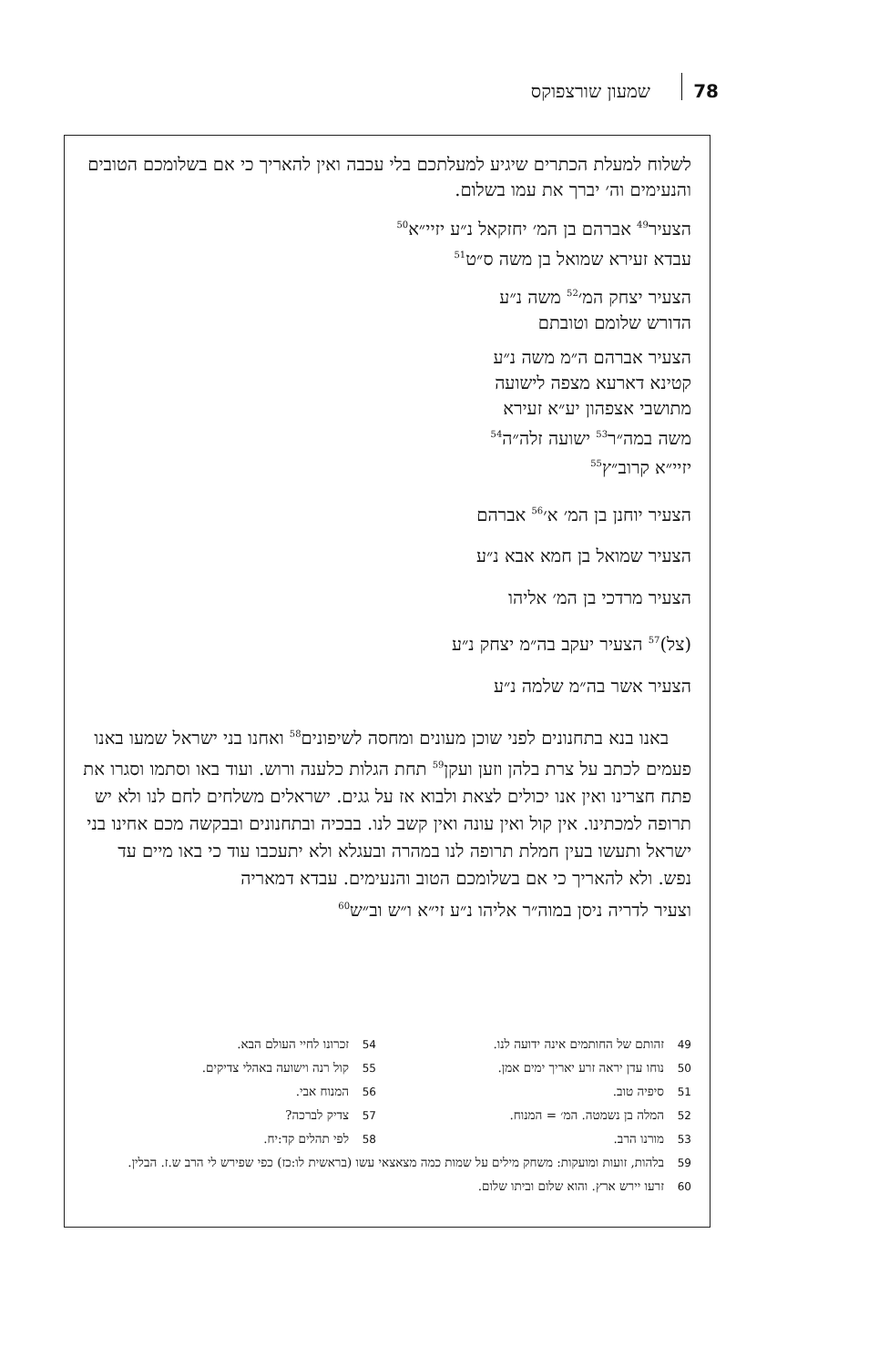78 שמעון שורצפוקס
לשלוח למעלת הכתרים שיגיע למעלתכם בלי עכבה ואין להאריך כי אם בשלומכם הטובים והנעימים וה׳ יברך את עמו בשלום.
הצעיר<sup>49</sup> אברהם בן המ׳ יחזקאל נ״ע יזיי״א<sup>50</sup>
עבדא זעירא שמואל בן משה ס״ט<sup>51</sup>
הצעיר יצחק המ׳<sup>52</sup> משה נ״ע
הדורש שלומם וטובתם
הצעיר אברהם ה״מ משה נ״ע
קטינא דארעא מצפה לישועה
מתושבי אצפהון יע״א זעירא
משה במה״ר<sup>53</sup> ישועה זלה״ה<sup>54</sup>
יזיי״א קרוב״ץ<sup>55</sup>
הצעיר יוחנן בן המ׳ א׳<sup>56</sup> אברהם
הצעיר שמואל בן חמא אבא נ״ע
הצעיר מרדכי בן המ׳ אליהו
(צל)<sup>57</sup> הצעיר יעקב בה״מ יצחק נ״ע
הצעיר אשר בה״מ שלמה נ״ע
באנו בנא בתחנונים לפני שוכן מעונים ומחסה לשיפונים<sup>58</sup> ואחנו בני ישראל שמעו באנו פעמים לכתב על צרת בלהן וזען ועקן<sup>59</sup> תחת הגלות כלענה ורוש. ועוד באו וסתמו וסגרו את פתח חצרינו ואין אנו יכולים לצאת ולבוא אז על גגים. ישראלים משלחים לחם לנו ולא יש תרופה למכתינו. אין קול ואין עונה ואין קשב לנו. בבכיה ובתחנונים ובבקשה מכם אחינו בני ישראל ותעשו בעין חמלת תרופה לנו במהרה ובעגלא ולא יתעכבו עוד כי באו מיים עד נפש. ולא להאריך כי אם בשלומכם הטוב והנעימים. עבדא דמאריה
וצעיר לדריה ניסן במוה״ר אליהו נ״ע זי״א ו״ש וב״ש<sup>60</sup>
49 זהותם של החותמים אינה ידועה לנו.
50 נוחו עדן יראה זרע יאריך ימים אמן.
51 סיפיה טוב.
52 המלה בן נשמטה. המ׳ = המנוח.
53 מורנו הרב.
54 זכרונו לחיי העולם הבא.
55 קול רנה וישועה באהלי צדיקים.
56 המנוח אבי.
57 צדיק לברכה?
58 לפי תהלים קד:יח.
59 בלהות, זועות ומועקות: משחק מילים על שמות כמה מצאצאי עשו (בראשית לו:כז) כפי שפירש לי הרב ש.ז. הבלין.
60 זרעו יירש ארץ. והוא שלום וביתו שלום.